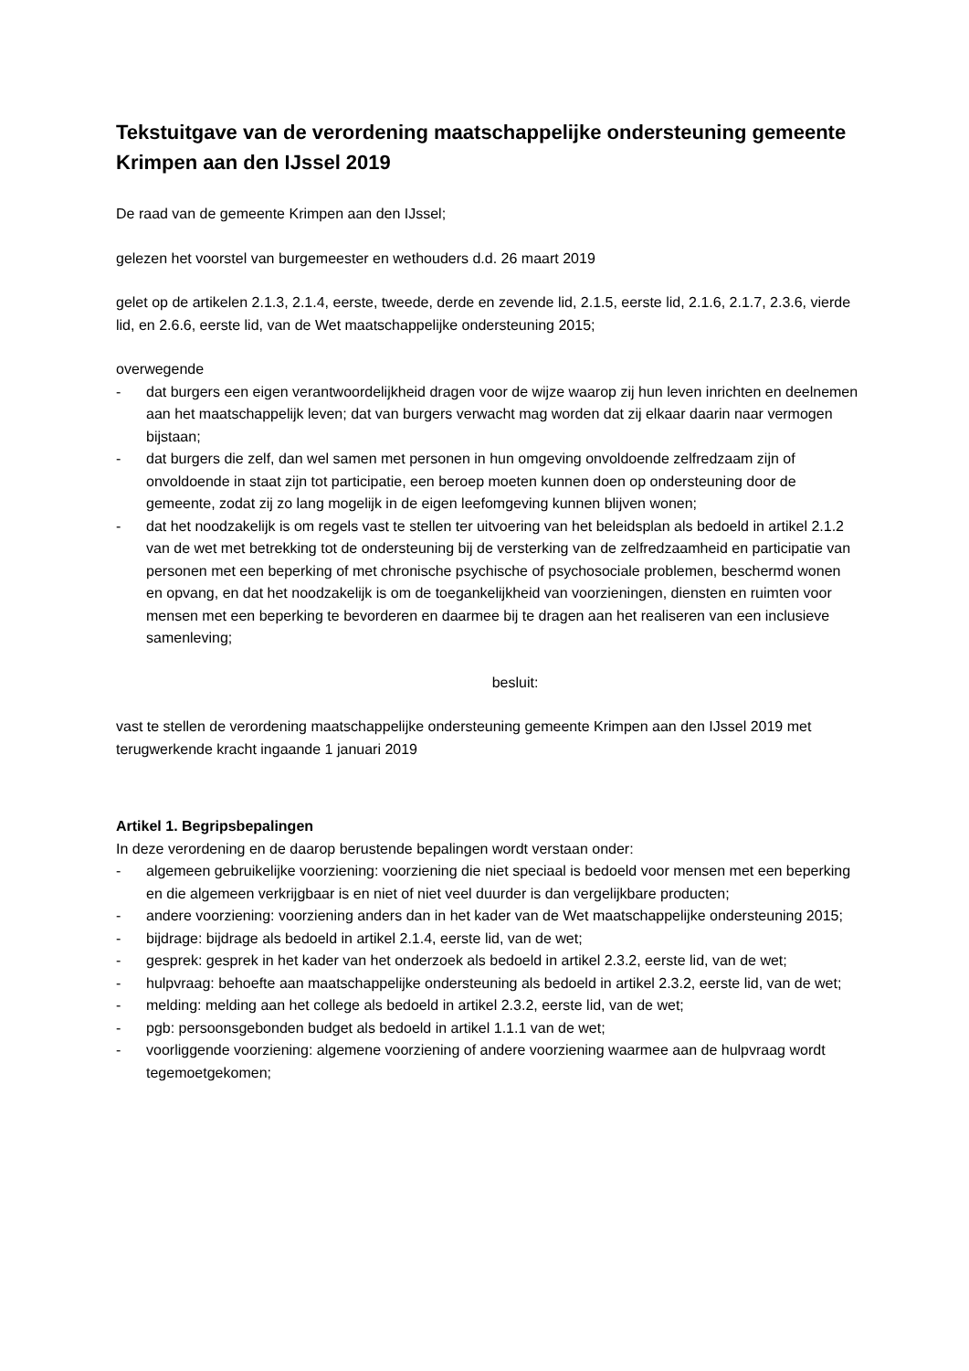Tekstuitgave van de verordening maatschappelijke ondersteuning gemeente Krimpen aan den IJssel 2019
De raad van de gemeente Krimpen aan den IJssel;
gelezen het voorstel van burgemeester en wethouders d.d. 26 maart 2019
gelet op de artikelen 2.1.3, 2.1.4, eerste, tweede, derde en zevende lid, 2.1.5, eerste lid, 2.1.6, 2.1.7, 2.3.6, vierde lid, en 2.6.6, eerste lid, van de Wet maatschappelijke ondersteuning 2015;
overwegende
- dat burgers een eigen verantwoordelijkheid dragen voor de wijze waarop zij hun leven inrichten en deelnemen aan het maatschappelijk leven; dat van burgers verwacht mag worden dat zij elkaar daarin naar vermogen bijstaan;
- dat burgers die zelf, dan wel samen met personen in hun omgeving onvoldoende zelfredzaam zijn of onvoldoende in staat zijn tot participatie, een beroep moeten kunnen doen op ondersteuning door de gemeente, zodat zij zo lang mogelijk in de eigen leefomgeving kunnen blijven wonen;
- dat het noodzakelijk is om regels vast te stellen ter uitvoering van het beleidsplan als bedoeld in artikel 2.1.2 van de wet met betrekking tot de ondersteuning bij de versterking van de zelfredzaamheid en participatie van personen met een beperking of met chronische psychische of psychosociale problemen, beschermd wonen en opvang, en dat het noodzakelijk is om de toegankelijkheid van voorzieningen, diensten en ruimten voor mensen met een beperking te bevorderen en daarmee bij te dragen aan het realiseren van een inclusieve samenleving;
besluit:
vast te stellen de verordening maatschappelijke ondersteuning gemeente Krimpen aan den IJssel 2019 met terugwerkende kracht ingaande 1 januari 2019
Artikel 1. Begripsbepalingen
In deze verordening en de daarop berustende bepalingen wordt verstaan onder:
- algemeen gebruikelijke voorziening: voorziening die niet speciaal is bedoeld voor mensen met een beperking en die algemeen verkrijgbaar is en niet of niet veel duurder is dan vergelijkbare producten;
- andere voorziening: voorziening anders dan in het kader van de Wet maatschappelijke ondersteuning 2015;
- bijdrage: bijdrage als bedoeld in artikel 2.1.4, eerste lid, van de wet;
- gesprek: gesprek in het kader van het onderzoek als bedoeld in artikel 2.3.2, eerste lid, van de wet;
- hulpvraag: behoefte aan maatschappelijke ondersteuning als bedoeld in artikel 2.3.2, eerste lid, van de wet;
- melding: melding aan het college als bedoeld in artikel 2.3.2, eerste lid, van de wet;
- pgb: persoonsgebonden budget als bedoeld in artikel 1.1.1 van de wet;
- voorliggende voorziening: algemene voorziening of andere voorziening waarmee aan de hulpvraag wordt tegemoetgekomen;